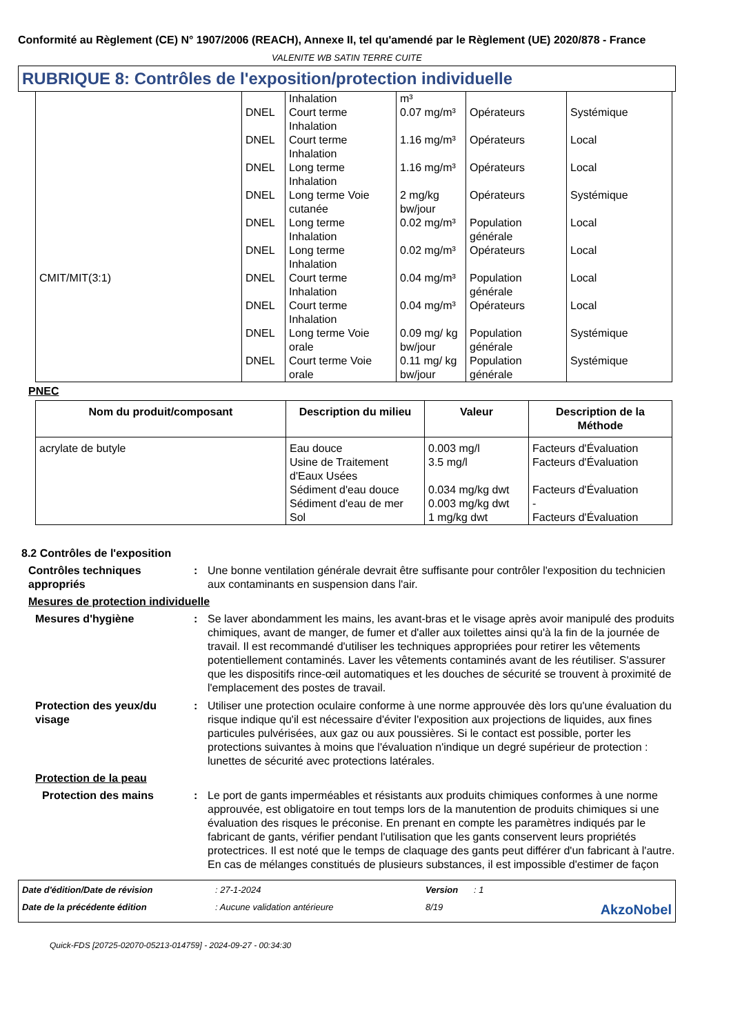Conformité au Règlement (CE) N° 1907/2006 (REACH), Annexe II, tel qu'amendé par le Règlement (UE) 2020/878 - France
VALENITE WB SATIN TERRE CUITE
RUBRIQUE 8: Contrôles de l'exposition/protection individuelle
| CMIT/MIT(3:1) | | Inhalation | m³ | | |
| | DNEL | Court terme Inhalation | 0.07 mg/m³ | Opérateurs | Systémique |
| | DNEL | Court terme Inhalation | 1.16 mg/m³ | Opérateurs | Local |
| | DNEL | Long terme Inhalation | 1.16 mg/m³ | Opérateurs | Local |
| | DNEL | Long terme Voie cutanée | 2 mg/kg bw/jour | Opérateurs | Systémique |
| | DNEL | Long terme Inhalation | 0.02 mg/m³ | Population générale | Local |
| | DNEL | Long terme Inhalation | 0.02 mg/m³ | Opérateurs | Local |
| | DNEL | Court terme Inhalation | 0.04 mg/m³ | Population générale | Local |
| | DNEL | Court terme Inhalation | 0.04 mg/m³ | Opérateurs | Local |
| | DNEL | Long terme Voie orale | 0.09 mg/ kg bw/jour | Population générale | Systémique |
| | DNEL | Court terme Voie orale | 0.11 mg/ kg bw/jour | Population générale | Systémique |
PNEC
| Nom du produit/composant | Description du milieu | Valeur | Description de la Méthode |
| --- | --- | --- | --- |
| acrylate de butyle | Eau douce Usine de Traitement d'Eaux Usées Sédiment d'eau douce Sédiment d'eau de mer Sol | 0.003 mg/l 3.5 mg/l 0.034 mg/kg dwt 0.003 mg/kg dwt 1 mg/kg dwt | Facteurs d'Évaluation Facteurs d'Évaluation Facteurs d'Évaluation - Facteurs d'Évaluation |
8.2 Contrôles de l'exposition
Contrôles techniques appropriés
: Une bonne ventilation générale devrait être suffisante pour contrôler l'exposition du technicien aux contaminants en suspension dans l'air.
Mesures de protection individuelle
Mesures d'hygiène : Se laver abondamment les mains, les avant-bras et le visage après avoir manipulé des produits chimiques, avant de manger, de fumer et d'aller aux toilettes ainsi qu'à la fin de la journée de travail. Il est recommandé d'utiliser les techniques appropriées pour retirer les vêtements potentiellement contaminés. Laver les vêtements contaminés avant de les réutiliser. S'assurer que les dispositifs rince-œil automatiques et les douches de sécurité se trouvent à proximité de l'emplacement des postes de travail.
Protection des yeux/du visage
: Utiliser une protection oculaire conforme à une norme approuvée dès lors qu'une évaluation du risque indique qu'il est nécessaire d'éviter l'exposition aux projections de liquides, aux fines particules pulvérisées, aux gaz ou aux poussières. Si le contact est possible, porter les protections suivantes à moins que l'évaluation n'indique un degré supérieur de protection : lunettes de sécurité avec protections latérales.
Protection de la peau
Protection des mains : Le port de gants imperméables et résistants aux produits chimiques conformes à une norme approuvée, est obligatoire en tout temps lors de la manutention de produits chimiques si une évaluation des risques le préconise. En prenant en compte les paramètres indiqués par le fabricant de gants, vérifier pendant l'utilisation que les gants conservent leurs propriétés protectrices. Il est noté que le temps de claquage des gants peut différer d'un fabricant à l'autre. En cas de mélanges constitués de plusieurs substances, il est impossible d'estimer de façon
Date d'édition/Date de révision
: 27-1-2024
Version
: 1
Date de la précédente édition
: Aucune validation antérieure
8/19
AkzoNobel
Quick-FDS [20725-02070-05213-014759] - 2024-09-27 - 00:34:30